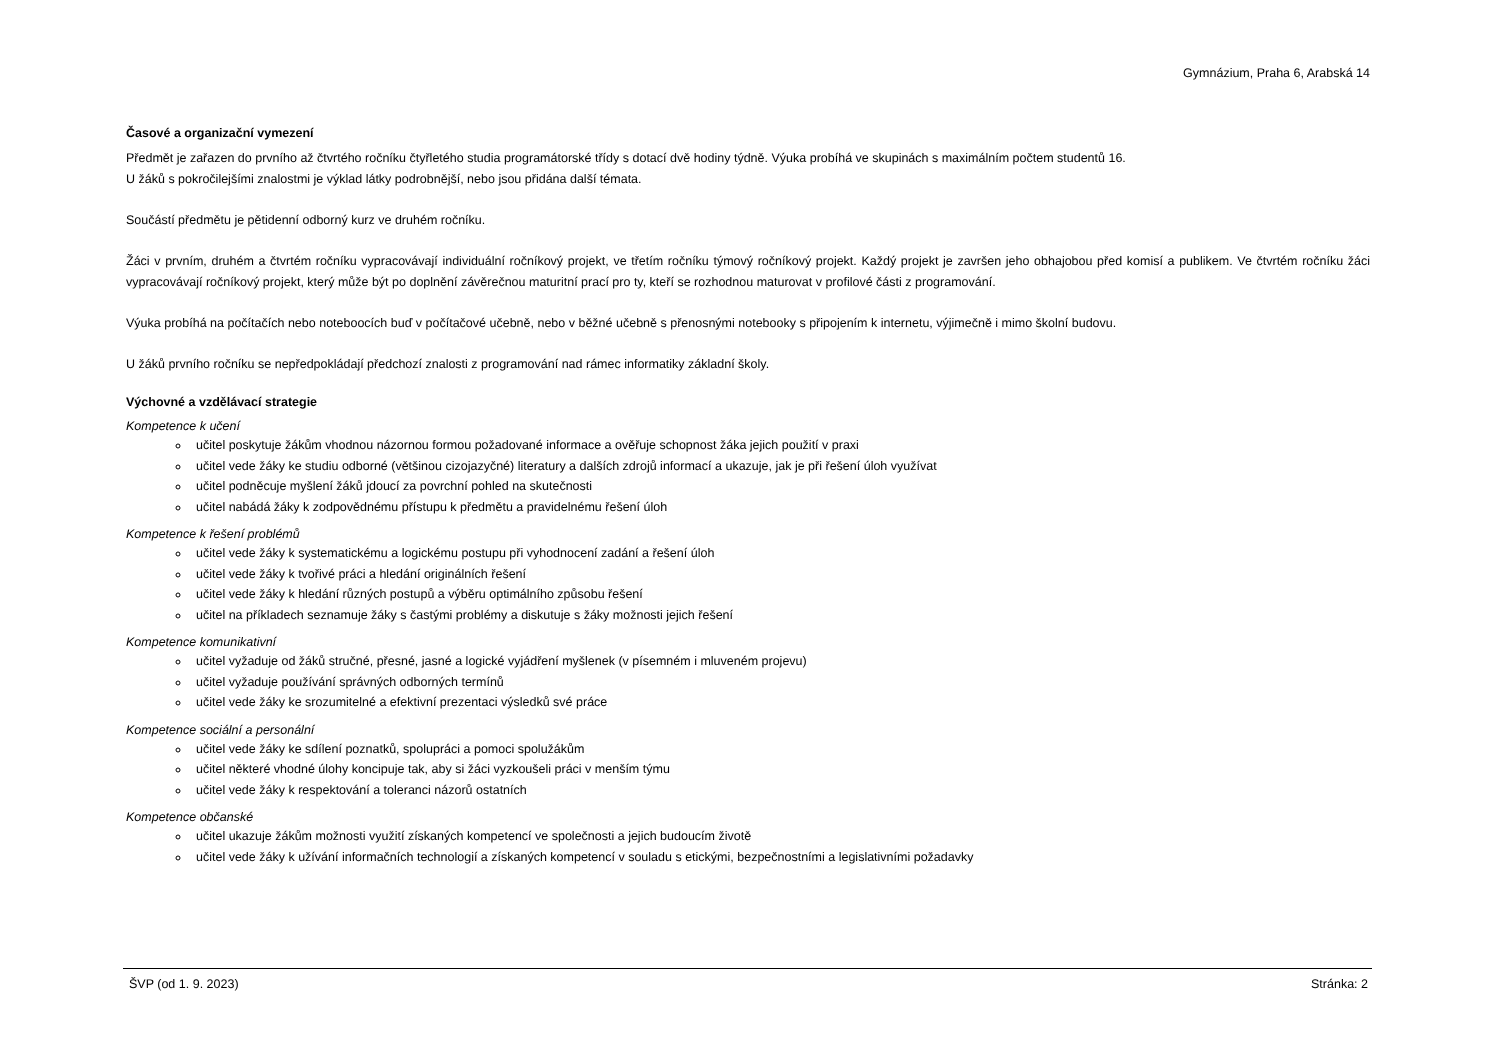Gymnázium, Praha 6, Arabská 14
Časové a organizační vymezení
Předmět je zařazen do prvního až čtvrtého ročníku čtyřletého studia programátorské třídy s dotací dvě hodiny týdně. Výuka probíhá ve skupinách s maximálním počtem studentů 16.
U žáků s pokročilejšími znalostmi je výklad látky podrobnější, nebo jsou přidána další témata.
Součástí předmětu je pětidenní odborný kurz ve druhém ročníku.
Žáci v prvním, druhém a čtvrtém ročníku vypracovávají individuální ročníkový projekt, ve třetím ročníku týmový ročníkový projekt. Každý projekt je završen jeho obhajobou před komisí a publikem. Ve čtvrtém ročníku žáci vypracovávají ročníkový projekt, který může být po doplnění závěrečnou maturitní prací pro ty, kteří se rozhodnou maturovat v profilové části z programování.
Výuka probíhá na počítačích nebo noteboocích buď v počítačové učebně, nebo v běžné učebně s přenosnými notebooky s připojením k internetu, výjimečně i mimo školní budovu.
U žáků prvního ročníku se nepředpokládají předchozí znalosti z programování nad rámec informatiky základní školy.
Výchovné a vzdělávací strategie
Kompetence k učení
učitel poskytuje žákům vhodnou názornou formou požadované informace a ověřuje schopnost žáka jejich použití v praxi
učitel vede žáky ke studiu odborné (většinou cizojazyčné) literatury a dalších zdrojů informací a ukazuje, jak je při řešení úloh využívat
učitel podněcuje myšlení žáků jdoucí za povrchní pohled na skutečnosti
učitel nabádá žáky k zodpovědnému přístupu k předmětu a pravidelnému řešení úloh
Kompetence k řešení problémů
učitel vede žáky k systematickému a logickému postupu při vyhodnocení zadání a řešení úloh
učitel vede žáky k tvořivé práci a hledání originálních řešení
učitel vede žáky k hledání různých postupů a výběru optimálního způsobu řešení
učitel na příkladech seznamuje žáky s častými problémy a diskutuje s žáky možnosti jejich řešení
Kompetence komunikativní
učitel vyžaduje od žáků stručné, přesné, jasné a logické vyjádření myšlenek (v písemném i mluveném projevu)
učitel vyžaduje používání správných odborných termínů
učitel vede žáky ke srozumitelné a efektivní prezentaci výsledků své práce
Kompetence sociální a personální
učitel vede žáky ke sdílení poznatků, spolupráci a pomoci spolužákům
učitel některé vhodné úlohy koncipuje tak, aby si žáci vyzkoušeli práci v menším týmu
učitel vede žáky k respektování a toleranci názorů ostatních
Kompetence občanské
učitel ukazuje žákům možnosti využití získaných kompetencí ve společnosti a jejich budoucím životě
učitel vede žáky k užívání informačních technologií a získaných kompetencí v souladu s etickými, bezpečnostními a legislativními požadavky
ŠVP (od 1. 9. 2023) Stránka: 2